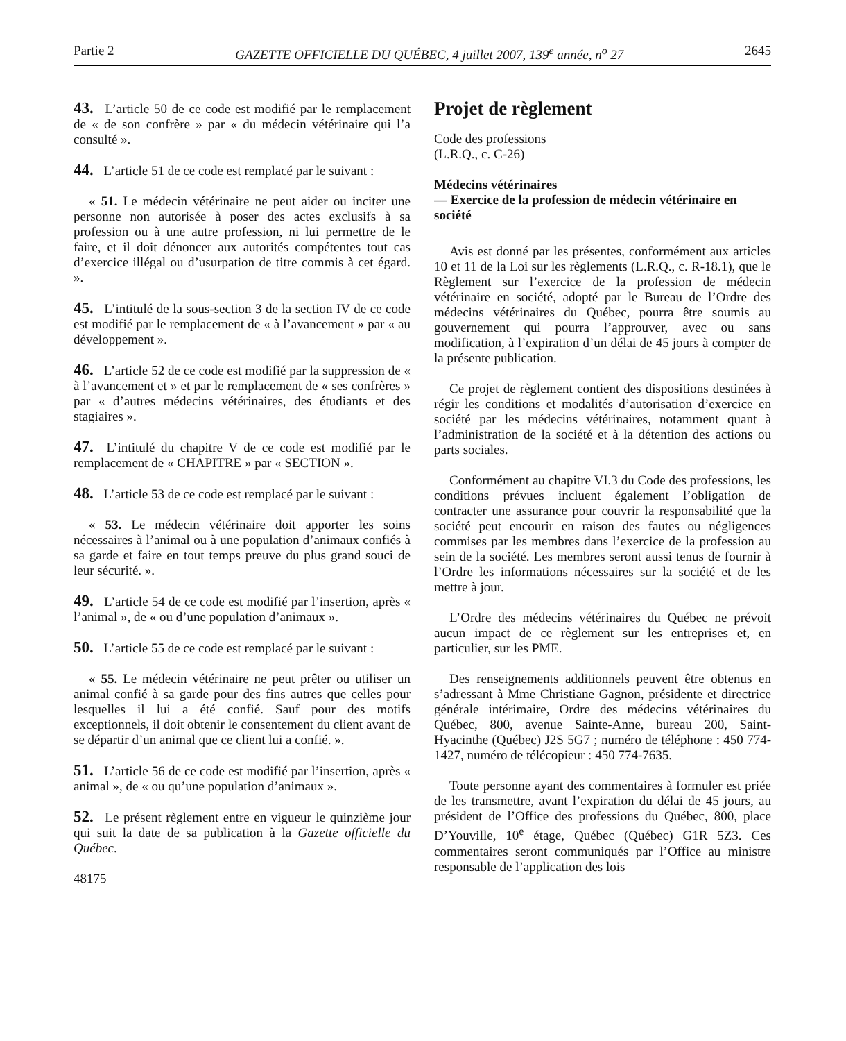Partie 2 GAZETTE OFFICIELLE DU QUÉBEC, 4 juillet 2007, 139<sup>e</sup> année, n<sup>o</sup> 27 2645
43. L’article 50 de ce code est modifié par le remplacement de « de son confrère » par « du médecin vétérinaire qui l’a consulté ».
44. L’article 51 de ce code est remplacé par le suivant :
« 51. Le médecin vétérinaire ne peut aider ou inciter une personne non autorisée à poser des actes exclusifs à sa profession ou à une autre profession, ni lui permettre de le faire, et il doit dénoncer aux autorités compétentes tout cas d’exercice illégal ou d’usurpation de titre commis à cet égard. ».
45. L’intitulé de la sous-section 3 de la section IV de ce code est modifié par le remplacement de « à l’avancement » par « au développement ».
46. L’article 52 de ce code est modifié par la suppression de « à l’avancement et » et par le remplacement de « ses confrères » par « d’autres médecins vétérinaires, des étudiants et des stagiaires ».
47. L’intitulé du chapitre V de ce code est modifié par le remplacement de « CHAPITRE » par « SECTION ».
48. L’article 53 de ce code est remplacé par le suivant :
« 53. Le médecin vétérinaire doit apporter les soins nécessaires à l’animal ou à une population d’animaux confiés à sa garde et faire en tout temps preuve du plus grand souci de leur sécurité. ».
49. L’article 54 de ce code est modifié par l’insertion, après « l’animal », de « ou d’une population d’animaux ».
50. L’article 55 de ce code est remplacé par le suivant :
« 55. Le médecin vétérinaire ne peut prêter ou utiliser un animal confié à sa garde pour des fins autres que celles pour lesquelles il lui a été confié. Sauf pour des motifs exceptionnels, il doit obtenir le consentement du client avant de se départir d’un animal que ce client lui a confié. ».
51. L’article 56 de ce code est modifié par l’insertion, après « animal », de « ou qu’une population d’animaux ».
52. Le présent règlement entre en vigueur le quinzième jour qui suit la date de sa publication à la Gazette officielle du Québec.
48175
Projet de règlement
Code des professions
(L.R.Q., c. C-26)
Médecins vétérinaires
— Exercice de la profession de médecin vétérinaire en société
Avis est donné par les présentes, conformément aux articles 10 et 11 de la Loi sur les règlements (L.R.Q., c. R-18.1), que le Règlement sur l’exercice de la profession de médecin vétérinaire en société, adopté par le Bureau de l’Ordre des médecins vétérinaires du Québec, pourra être soumis au gouvernement qui pourra l’approuver, avec ou sans modification, à l’expiration d’un délai de 45 jours à compter de la présente publication.
Ce projet de règlement contient des dispositions destinées à régir les conditions et modalités d’autorisation d’exercice en société par les médecins vétérinaires, notamment quant à l’administration de la société et à la détention des actions ou parts sociales.
Conformément au chapitre VI.3 du Code des professions, les conditions prévues incluent également l’obligation de contracter une assurance pour couvrir la responsabilité que la société peut encourir en raison des fautes ou négligences commises par les membres dans l’exercice de la profession au sein de la société. Les membres seront aussi tenus de fournir à l’Ordre les informations nécessaires sur la société et de les mettre à jour.
L’Ordre des médecins vétérinaires du Québec ne prévoit aucun impact de ce règlement sur les entreprises et, en particulier, sur les PME.
Des renseignements additionnels peuvent être obtenus en s’adressant à Mme Christiane Gagnon, présidente et directrice générale intérimaire, Ordre des médecins vétérinaires du Québec, 800, avenue Sainte-Anne, bureau 200, Saint-Hyacinthe (Québec) J2S 5G7 ; numéro de téléphone : 450 774-1427, numéro de télécopieur : 450 774-7635.
Toute personne ayant des commentaires à formuler est priée de les transmettre, avant l’expiration du délai de 45 jours, au président de l’Office des professions du Québec, 800, place D’Youville, 10<sup>e</sup> étage, Québec (Québec) G1R 5Z3. Ces commentaires seront communiqués par l’Office au ministre responsable de l’application des lois